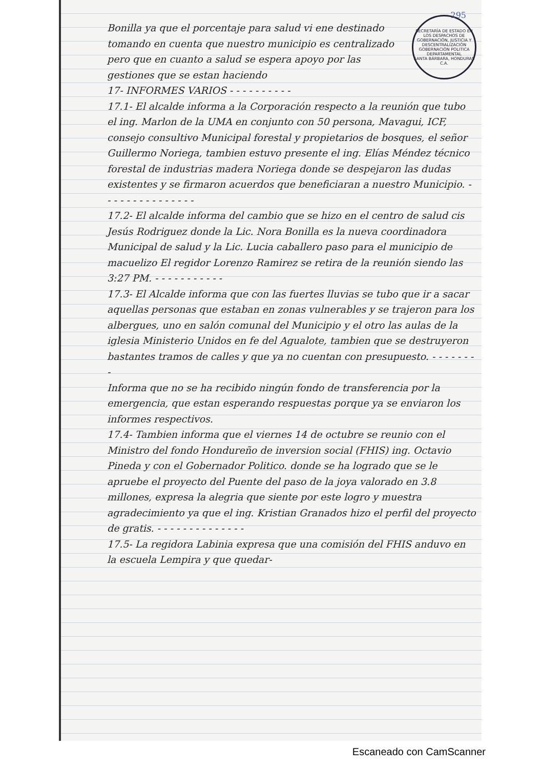295
SECRETARÍA DE ESTADO EN LOS DESPACHOS DE GOBERNACIÓN, JUSTICIA Y DESCENTRALIZACIÓN
GOBERNACIÓN POLITICA DEPARTAMENTAL
SANTA BÁRBARA, HONDURAS C.A.
Bonilla ya que el porcentaje para salud vi ene destinado tomando en cuenta que nuestro municipio es centralizado pero que en cuanto a salud se espera apoyo por las gestiones que se estan haciendo
17- INFORMES VARIOS - - - - - - - - - -
17.1- El alcalde informa a la Corporación respecto a la reunión que tubo el ing. Marlon de la UMA en conjunto con 50 persona, Mavagui, ICF, consejo consultivo Municipal forestal y propietarios de bosques, el señor Guillermo Noriega, tambien estuvo presente el ing. Elías Méndez técnico forestal de industrias madera Noriega donde se despejaron las dudas existentes y se firmaron acuerdos que beneficiaran a nuestro Municipio. - - - - - - - - - - - - - - -
17.2- El alcalde informa del cambio que se hizo en el centro de salud cis Jesús Rodriguez donde la Lic. Nora Bonilla es la nueva coordinadora Municipal de salud y la Lic. Lucia caballero paso para el municipio de macuelizo El regidor Lorenzo Ramirez se retira de la reunión siendo las 3:27 PM. - - - - - - - - - - -
17.3- El Alcalde informa que con las fuertes lluvias se tubo que ir a sacar aquellas personas que estaban en zonas vulnerables y se trajeron para los albergues, uno en salón comunal del Municipio y el otro las aulas de la iglesia Ministerio Unidos en fe del Agualote, tambien que se destruyeron bastantes tramos de calles y que ya no cuentan con presupuesto. - - - - - - - -
Informa que no se ha recibido ningún fondo de transferencia por la emergencia, que estan esperando respuestas porque ya se enviaron los informes respectivos.
17.4- Tambien informa que el viernes 14 de octubre se reunio con el Ministro del fondo Hondureño de inversion social (FHIS) ing. Octavio Pineda y con el Gobernador Politico. donde se ha logrado que se le apruebe el proyecto del Puente del paso de la joya valorado en 3.8 millones, expresa la alegria que siente por este logro y muestra agradecimiento ya que el ing. Kristian Granados hizo el perfil del proyecto de gratis. - - - - - - - - - - - - - -
17.5- La regidora Labinia expresa que una comisión del FHIS anduvo en la escuela Lempira y que quedar-
Escaneado con CamScanner